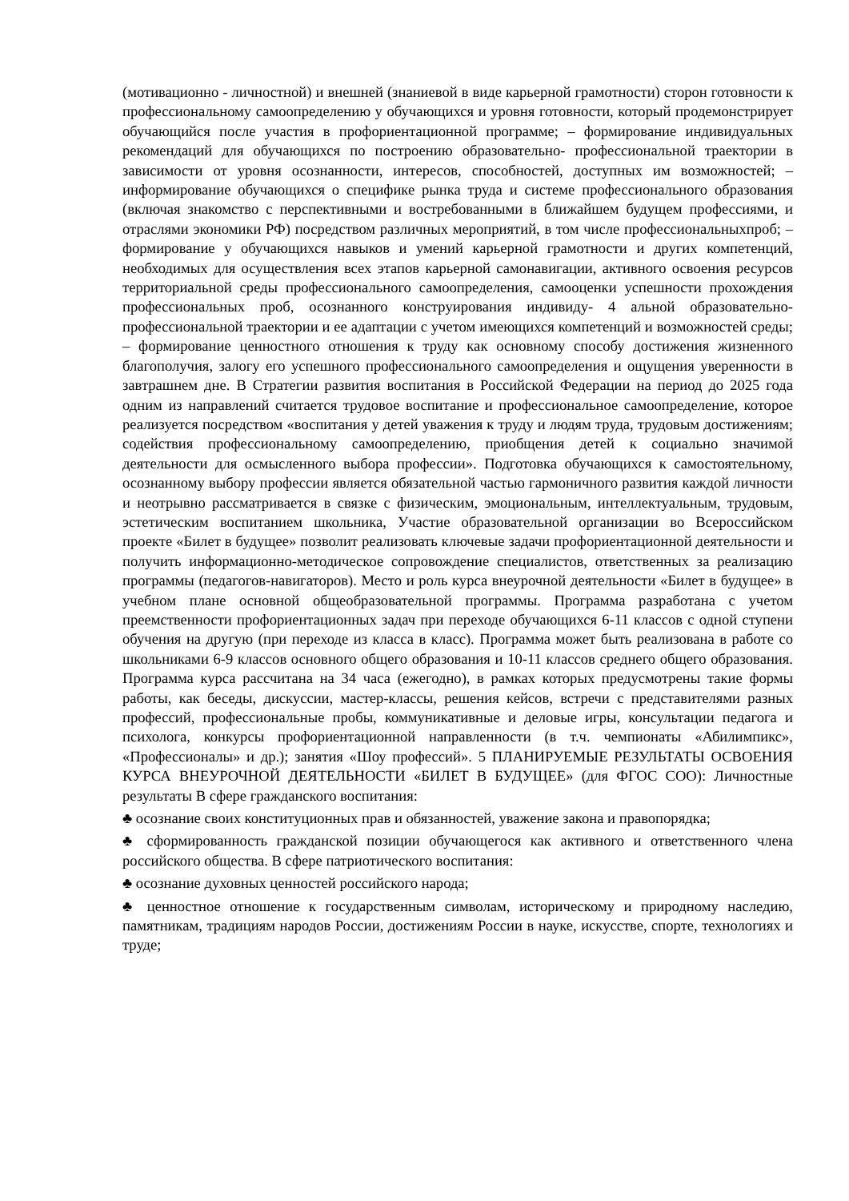(мотивационно - личностной) и внешней (знаниевой в виде карьерной грамотности) сторон готовности к профессиональному самоопределению у обучающихся и уровня готовности, который продемонстрирует обучающийся после участия в профориентационной программе; – формирование индивидуальных рекомендаций для обучающихся по построению образовательно- профессиональной траектории в зависимости от уровня осознанности, интересов, способностей, доступных им возможностей; – информирование обучающихся о специфике рынка труда и системе профессионального образования (включая знакомство с перспективными и востребованными в ближайшем будущем профессиями, и отраслями экономики РФ) посредством различных мероприятий, в том числе профессиональныхпроб; – формирование у обучающихся навыков и умений карьерной грамотности и других компетенций, необходимых для осуществления всех этапов карьерной самонавигации, активного освоения ресурсов территориальной среды профессионального самоопределения, самооценки успешности прохождения профессиональных проб, осознанного конструирования индивиду- 4 альной образовательно-профессиональной траектории и ее адаптации с учетом имеющихся компетенций и возможностей среды; – формирование ценностного отношения к труду как основному способу достижения жизненного благополучия, залогу его успешного профессионального самоопределения и ощущения уверенности в завтрашнем дне. В Стратегии развития воспитания в Российской Федерации на период до 2025 года одним из направлений считается трудовое воспитание и профессиональное самоопределение, которое реализуется посредством «воспитания у детей уважения к труду и людям труда, трудовым достижениям; содействия профессиональному самоопределению, приобщения детей к социально значимой деятельности для осмысленного выбора профессии». Подготовка обучающихся к самостоятельному, осознанному выбору профессии является обязательной частью гармоничного развития каждой личности и неотрывно рассматривается в связке с физическим, эмоциональным, интеллектуальным, трудовым, эстетическим воспитанием школьника, Участие образовательной организации во Всероссийском проекте «Билет в будущее» позволит реализовать ключевые задачи профориентационной деятельности и получить информационно-методическое сопровождение специалистов, ответственных за реализацию программы (педагогов-навигаторов). Место и роль курса внеурочной деятельности «Билет в будущее» в учебном плане основной общеобразовательной программы. Программа разработана с учетом преемственности профориентационных задач при переходе обучающихся 6-11 классов с одной ступени обучения на другую (при переходе из класса в класс). Программа может быть реализована в работе со школьниками 6-9 классов основного общего образования и 10-11 классов среднего общего образования. Программа курса рассчитана на 34 часа (ежегодно), в рамках которых предусмотрены такие формы работы, как беседы, дискуссии, мастер-классы, решения кейсов, встречи с представителями разных профессий, профессиональные пробы, коммуникативные и деловые игры, консультации педагога и психолога, конкурсы профориентационной направленности (в т.ч. чемпионаты «Абилимпикс», «Профессионалы» и др.); занятия «Шоу профессий». 5 ПЛАНИРУЕМЫЕ РЕЗУЛЬТАТЫ ОСВОЕНИЯ КУРСА ВНЕУРОЧНОЙ ДЕЯТЕЛЬНОСТИ «БИЛЕТ В БУДУЩЕЕ» (для ФГОС СОО): Личностные результаты В сфере гражданского воспитания:
♣ осознание своих конституционных прав и обязанностей, уважение закона и правопорядка;
♣ сформированность гражданской позиции обучающегося как активного и ответственного члена российского общества. В сфере патриотического воспитания:
♣ осознание духовных ценностей российского народа;
♣ ценностное отношение к государственным символам, историческому и природному наследию, памятникам, традициям народов России, достижениям России в науке, искусстве, спорте, технологиях и труде;